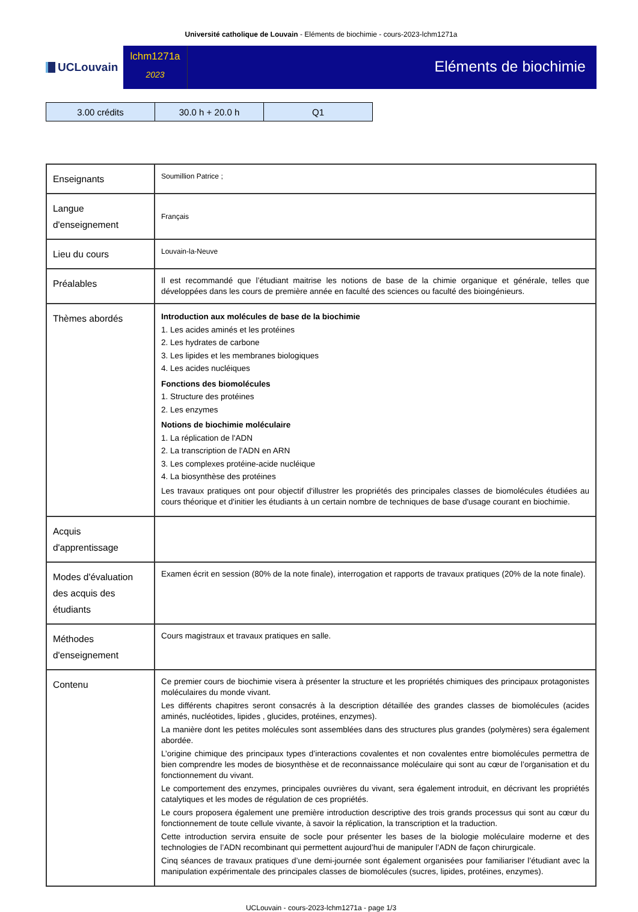Université catholique de Louvain - Eléments de biochimie - cours-2023-lchm1271a
UCLouvain
lchm1271a
2023
Eléments de biochimie
| 3.00 crédits | 30.0 h + 20.0 h | Q1 |
| Enseignants | Soumillion Patrice ; |
| Langue d'enseignement | Français |
| Lieu du cours | Louvain-la-Neuve |
| Préalables | Il est recommandé que l’étudiant maitrise les notions de base de la chimie organique et générale, telles que développées dans les cours de première année en faculté des sciences ou faculté des bioingénieurs. |
| Thèmes abordés | Introduction aux molécules de base de la biochimie 1. Les acides aminés et les protéines 2. Les hydrates de carbone 3. Les lipides et les membranes biologiques 4. Les acides nucléiques Fonctions des biomolécules 1. Structure des protéines 2. Les enzymes Notions de biochimie moléculaire 1. La réplication de l'ADN 2. La transcription de l'ADN en ARN 3. Les complexes protéine-acide nucléique 4. La biosynthèse des protéines Les travaux pratiques ont pour objectif d'illustrer les propriétés des principales classes de biomolécules étudiées au cours théorique et d'initier les étudiants à un certain nombre de techniques de base d'usage courant en biochimie. |
| Acquis d'apprentissage | |
| Modes d'évaluation des acquis des étudiants | Examen écrit en session (80% de la note finale), interrogation et rapports de travaux pratiques (20% de la note finale). |
| Méthodes d'enseignement | Cours magistraux et travaux pratiques en salle. |
| Contenu | Ce premier cours de biochimie visera à présenter la structure et les propriétés chimiques des principaux protagonistes moléculaires du monde vivant. Les différents chapitres seront consacrés à la description détaillée des grandes classes de biomolécules (acides aminés, nucléotides, lipides , glucides, protéines, enzymes). La manière dont les petites molécules sont assemblées dans des structures plus grandes (polymères) sera également abordée. L’origine chimique des principaux types d’interactions covalentes et non covalentes entre biomolécules permettra de bien comprendre les modes de biosynthèse et de reconnaissance moléculaire qui sont au cœur de l’organisation et du fonctionnement du vivant. Le comportement des enzymes, principales ouvrières du vivant, sera également introduit, en décrivant les propriétés catalytiques et les modes de régulation de ces propriétés. Le cours proposera également une première introduction descriptive des trois grands processus qui sont au cœur du fonctionnement de toute cellule vivante, à savoir la réplication, la transcription et la traduction. Cette introduction servira ensuite de socle pour présenter les bases de la biologie moléculaire moderne et des technologies de l’ADN recombinant qui permettent aujourd’hui de manipuler l’ADN de façon chirurgicale. Cinq séances de travaux pratiques d’une demi-journée sont également organisées pour familiariser l’étudiant avec la manipulation expérimentale des principales classes de biomolécules (sucres, lipides, protéines, enzymes). |
UCLouvain - cours-2023-lchm1271a - page 1/3